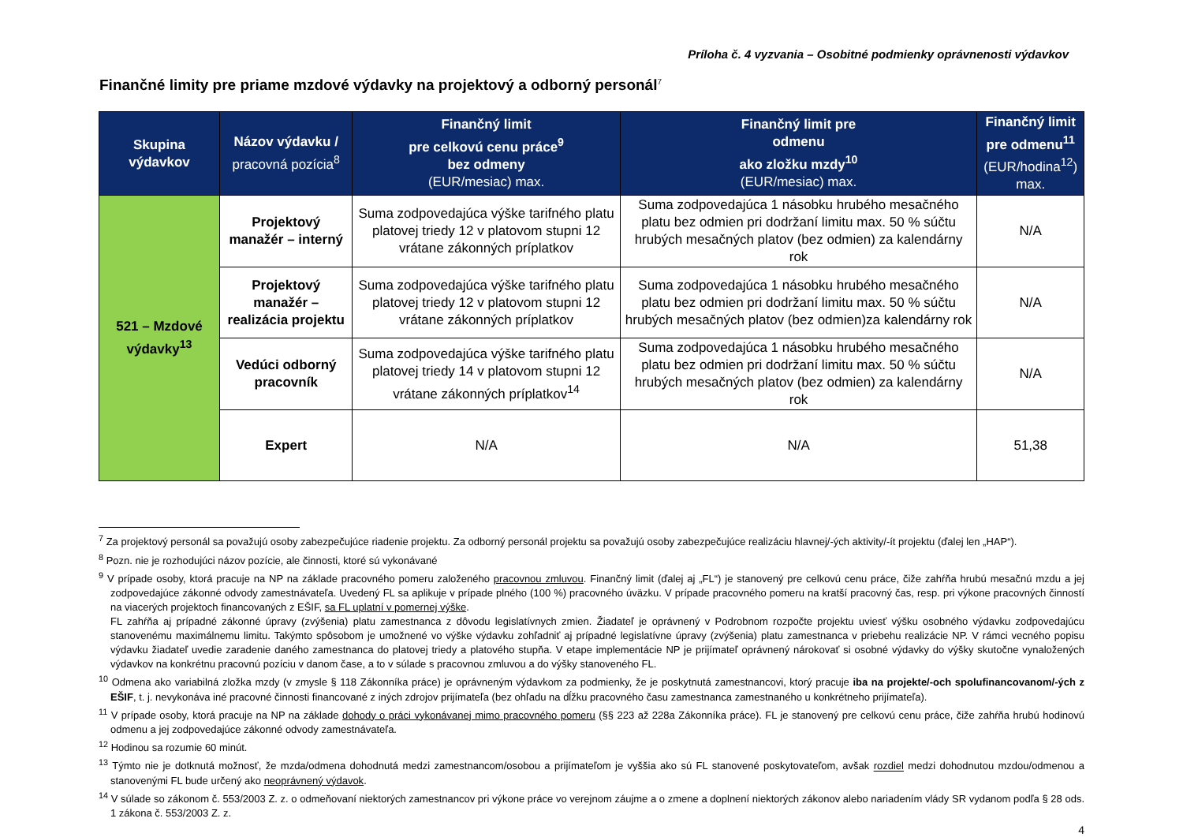Príloha č. 4 vyzvania – Osobitné podmienky oprávnenosti výdavkov
Finančné limity pre priame mzdové výdavky na projektový a odborný personál<sup>7</sup>
| Skupina výdavkov | Názov výdavku / pracovná pozícia<sup>8</sup> | Finančný limit pre celkovú cenu práce<sup>9</sup> bez odmeny (EUR/mesiac) max. | Finančný limit pre odmenu ako zložku mzdy<sup>10</sup> (EUR/mesiac) max. | Finančný limit pre odmenu<sup>11</sup> (EUR/hodina<sup>12</sup>) max. |
| --- | --- | --- | --- | --- |
| 521 – Mzdové výdavky<sup>13</sup> | Projektový manažér – interný | Suma zodpovedajúca výške tarifného platu platovej triedy 12 v platovom stupni 12 vrátane zákonných príplatkov | Suma zodpovedajúca 1 násobku hrubého mesačného platu bez odmien pri dodržaní limitu max. 50 % súčtu hrubých mesačných platov (bez odmien) za kalendárny rok | N/A |
| | Projektový manažér – realizácia projektu | Suma zodpovedajúca výške tarifného platu platovej triedy 12 v platovom stupni 12 vrátane zákonných príplatkov | Suma zodpovedajúca 1 násobku hrubého mesačného platu bez odmien pri dodržaní limitu max. 50 % súčtu hrubých mesačných platov (bez odmien)za kalendárny rok | N/A |
| | Vedúci odborný pracovník | Suma zodpovedajúca výške tarifného platu platovej triedy 14 v platovom stupni 12 vrátane zákonných príplatkov<sup>14</sup> | Suma zodpovedajúca 1 násobku hrubého mesačného platu bez odmien pri dodržaní limitu max. 50 % súčtu hrubých mesačných platov (bez odmien) za kalendárny rok | N/A |
| | Expert | N/A | N/A | 51,38 |
<sup>7</sup> Za projektový personál sa považujú osoby zabezpečujúce riadenie projektu. Za odborný personál projektu sa považujú osoby zabezpečujúce realizáciu hlavnej/-ých aktivity/-ít projektu (ďalej len „HAP“).
<sup>8</sup> Pozn. nie je rozhodujúci názov pozície, ale činnosti, ktoré sú vykonávané
<sup>9</sup> V prípade osoby, ktorá pracuje na NP na základe pracovného pomeru založeného pracovnou zmluvou. Finančný limit (ďalej aj „FL“) je stanovený pre celkovú cenu práce, čiže zahŕňa hrubú mesačnú mzdu a jej zodpovedajúce zákonné odvody zamestnávateľa. Uvedený FL sa aplikuje v prípade plného (100 %) pracovného úväzku. V prípade pracovného pomeru na kratší pracovný čas, resp. pri výkone pracovných činností na viacerých projektoch financovaných z EŠIF, sa FL uplatní v pomernej výške.
FL zahŕňa aj prípadné zákonné úpravy (zvýšenia) platu zamestnanca z dôvodu legislatívnych zmien. Žiadateľ je oprávnený v Podrobnom rozpočte projektu uviesť výšku osobného výdavku zodpovedajúcu stanovenému maximálnemu limitu. Takýmto spôsobom je umožnené vo výške výdavku zohľadniť aj prípadné legislatívne úpravy (zvýšenia) platu zamestnanca v priebehu realizácie NP. V rámci vecného popisu výdavku žiadateľ uvedie zaradenie daného zamestnanca do platovej triedy a platového stupňa. V etape implementácie NP je prijímateľ oprávnený nárokovať si osobné výdavky do výšky skutočne vynaložených výdavkov na konkrétnu pracovnú pozíciu v danom čase, a to v súlade s pracovnou zmluvou a do výšky stanoveného FL.
<sup>10</sup> Odmena ako variabilná zložka mzdy (v zmysle § 118 Zákonníka práce) je oprávneným výdavkom za podmienky, že je poskytnutá zamestnancovi, ktorý pracuje iba na projekte/-och spolufinancovanom/-ých z EŠIF, t. j. nevykonáva iné pracovné činnosti financované z iných zdrojov prijímateľa (bez ohľadu na dĺžku pracovného času zamestnanca zamestnaného u konkrétneho prijímateľa).
<sup>11</sup> V prípade osoby, ktorá pracuje na NP na základe dohody o práci vykonávanej mimo pracovného pomeru (§§ 223 až 228a Zákonníka práce). FL je stanovený pre celkovú cenu práce, čiže zahŕňa hrubú hodinovú odmenu a jej zodpovedajúce zákonné odvody zamestnávateľa.
<sup>12</sup> Hodinou sa rozumie 60 minút.
<sup>13</sup> Týmto nie je dotknutá možnosť, že mzda/odmena dohodnutá medzi zamestnancom/osobou a prijímateľom je vyššia ako sú FL stanovené poskytovateľom, avšak rozdiel medzi dohodnutou mzdou/odmenou a stanovenými FL bude určený ako neoprávnený výdavok.
<sup>14</sup> V súlade so zákonom č. 553/2003 Z. z. o odmeňovaní niektorých zamestnancov pri výkone práce vo verejnom záujme a o zmene a doplnení niektorých zákonov alebo nariadením vlády SR vydanom podľa § 28 ods. 1 zákona č. 553/2003 Z. z.
4